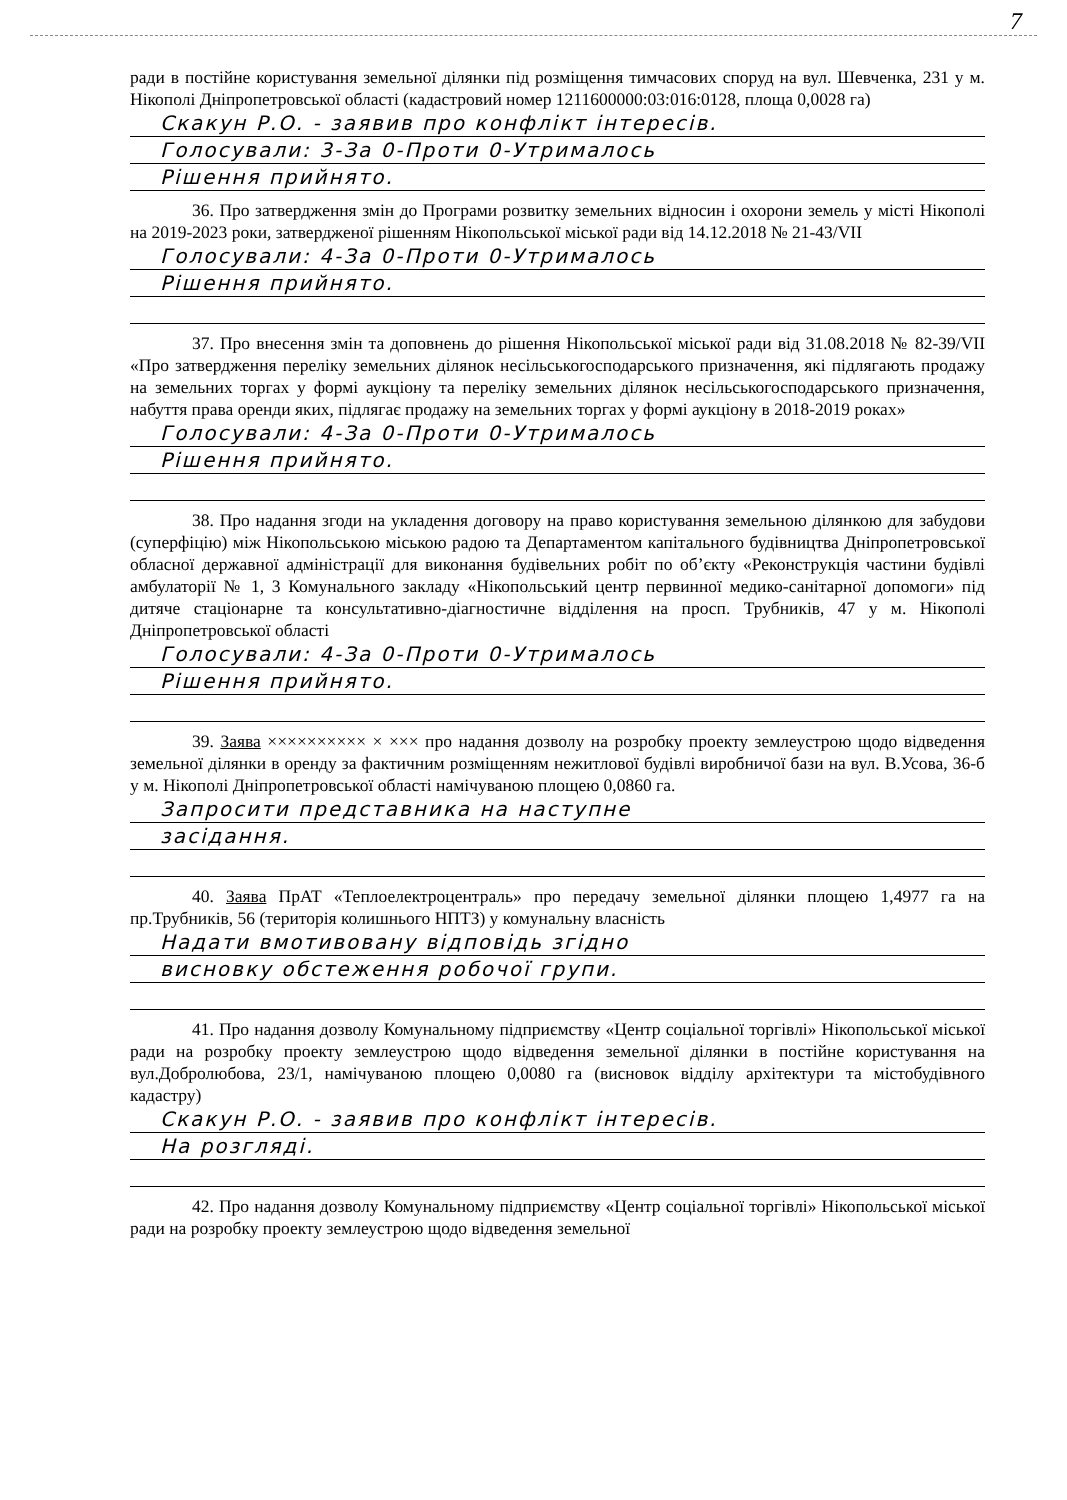7
ради в постійне користування земельної ділянки під розміщення тимчасових споруд на вул. Шевченка, 231 у м. Нікополі Дніпропетровської області (кадастровий номер 1211600000:03:016:0128, площа 0,0028 га)
Скакун Р.О. - заявив про конфлікт інтересів.
Голосували: 3-За 0-Проти 0-Утрималось
Рішення прийнято.
36. Про затвердження змін до Програми розвитку земельних відносин і охорони земель у місті Нікополі на 2019-2023 роки, затвердженої рішенням Нікопольської міської ради від 14.12.2018 № 21-43/VII
Голосували: 4-За 0-Проти 0-Утрималось
Рішення прийнято.
37. Про внесення змін та доповнень до рішення Нікопольської міської ради від 31.08.2018 № 82-39/VII «Про затвердження переліку земельних ділянок несільськогосподарського призначення, які підлягають продажу на земельних торгах у формі аукціону та переліку земельних ділянок несільськогосподарського призначення, набуття права оренди яких, підлягає продажу на земельних торгах у формі аукціону в 2018-2019 роках»
Голосували: 4-За 0-Проти 0-Утрималось
Рішення прийнято.
38. Про надання згоди на укладення договору на право користування земельною ділянкою для забудови (суперфіцію) між Нікопольською міською радою та Департаментом капітального будівництва Дніпропетровської обласної державної адміністрації для виконання будівельних робіт по об’єкту «Реконструкція частини будівлі амбулаторії № 1, 3 Комунального закладу «Нікопольський центр первинної медико-санітарної допомоги» під дитяче стаціонарне та консультативно-діагностичне відділення на просп. Трубників, 47 у м. Нікополі Дніпропетровської області
Голосували: 4-За 0-Проти 0-Утрималось
Рішення прийнято.
39. Заява ×××××××××× × ××× про надання дозволу на розробку проекту землеустрою щодо відведення земельної ділянки в оренду за фактичним розміщенням нежитлової будівлі виробничої бази на вул. В.Усова, 36-б у м. Нікополі Дніпропетровської області намічуваною площею 0,0860 га.
Запросити представника на наступне
засідання.
40. Заява ПрАТ «Теплоелектроцентраль» про передачу земельної ділянки площею 1,4977 га на пр.Трубників, 56 (територія колишнього НПТЗ) у комунальну власність
Надати вмотивовану відповідь згідно
висновку обстеження робочої групи.
41. Про надання дозволу Комунальному підприємству «Центр соціальної торгівлі» Нікопольської міської ради на розробку проекту землеустрою щодо відведення земельної ділянки в постійне користування на вул.Добролюбова, 23/1, намічуваною площею 0,0080 га (висновок відділу архітектури та містобудівного кадастру)
Скакун Р.О. - заявив про конфлікт інтересів.
На розгляді.
42. Про надання дозволу Комунальному підприємству «Центр соціальної торгівлі» Нікопольської міської ради на розробку проекту землеустрою щодо відведення земельної